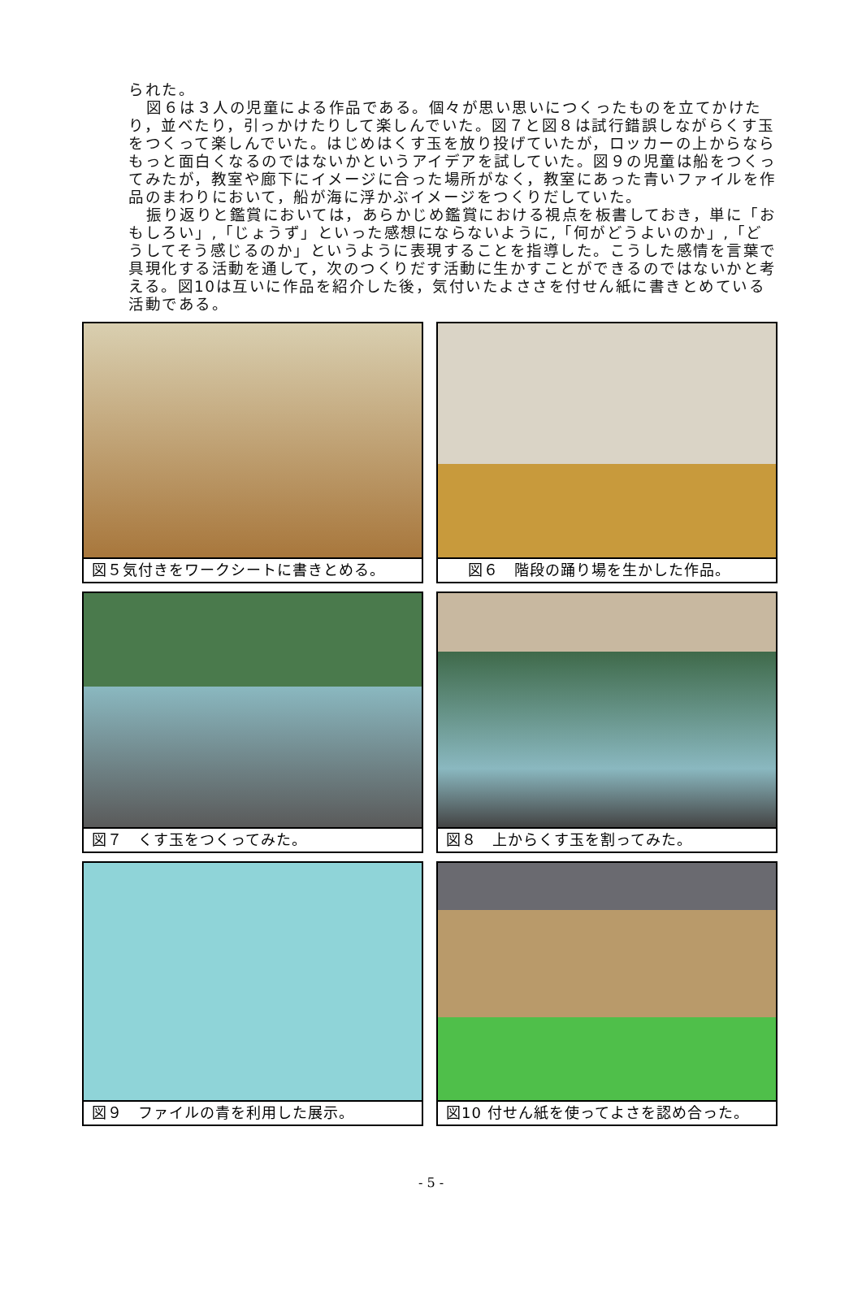られた。
図６は３人の児童による作品である。個々が思い思いにつくったものを立てかけたり，並べたり，引っかけたりして楽しんでいた。図７と図８は試行錯誤しながらくす玉をつくって楽しんでいた。はじめはくす玉を放り投げていたが，ロッカーの上からならもっと面白くなるのではないかというアイデアを試していた。図９の児童は船をつくってみたが，教室や廊下にイメージに合った場所がなく，教室にあった青いファイルを作品のまわりにおいて，船が海に浮かぶイメージをつくりだしていた。
振り返りと鑑賞においては，あらかじめ鑑賞における視点を板書しておき，単に「おもしろい」,「じょうず」といった感想にならないように,「何がどうよいのか」,「どうしてそう感じるのか」というように表現することを指導した。こうした感情を言葉で具現化する活動を通して，次のつくりだす活動に生かすことができるのではないかと考える。図10は互いに作品を紹介した後，気付いたよささを付せん紙に書きとめている活動である。
図５気付きをワークシートに書きとめる。
図６　階段の踊り場を生かした作品。
図７　くす玉をつくってみた。
図８　上からくす玉を割ってみた。
図９　ファイルの青を利用した展示。
図10 付せん紙を使ってよさを認め合った。
- 5 -